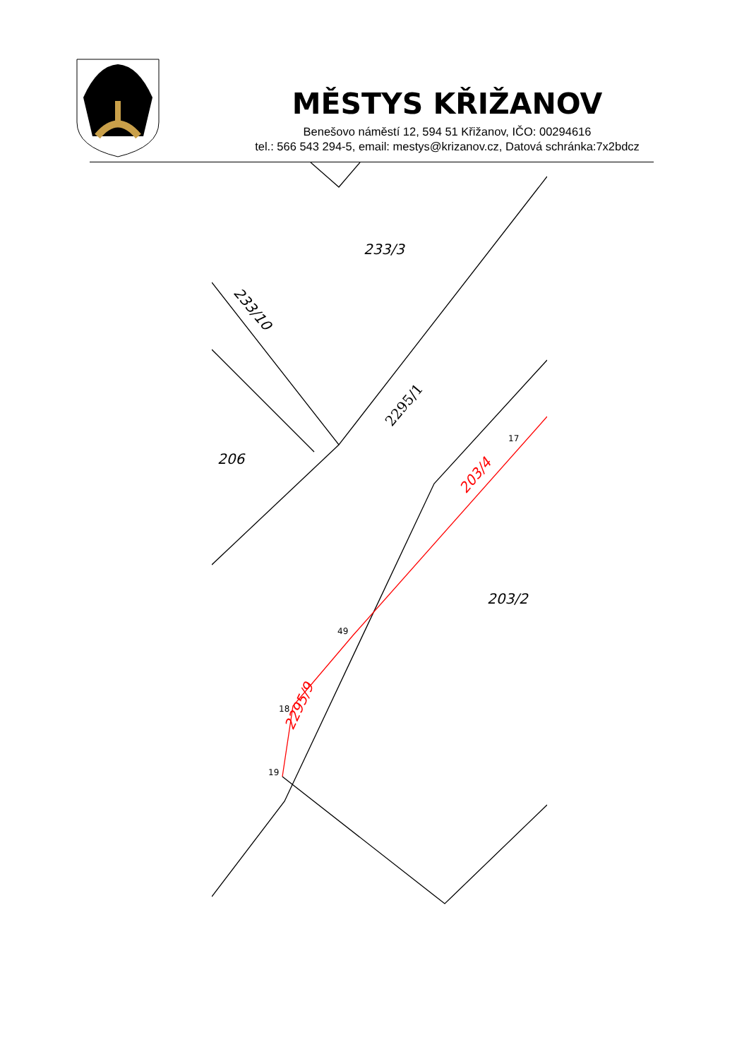MĚSTYS KŘIŽANOV
Benešovo náměstí 12, 594 51 Křižanov, IČO: 00294616
tel.: 566 543 294-5, email: mestys@krizanov.cz, Datová schránka:7x2bdcz
233/3
206
203/2
2295/1
233/10
203/4
2295/9
17
49
18
19